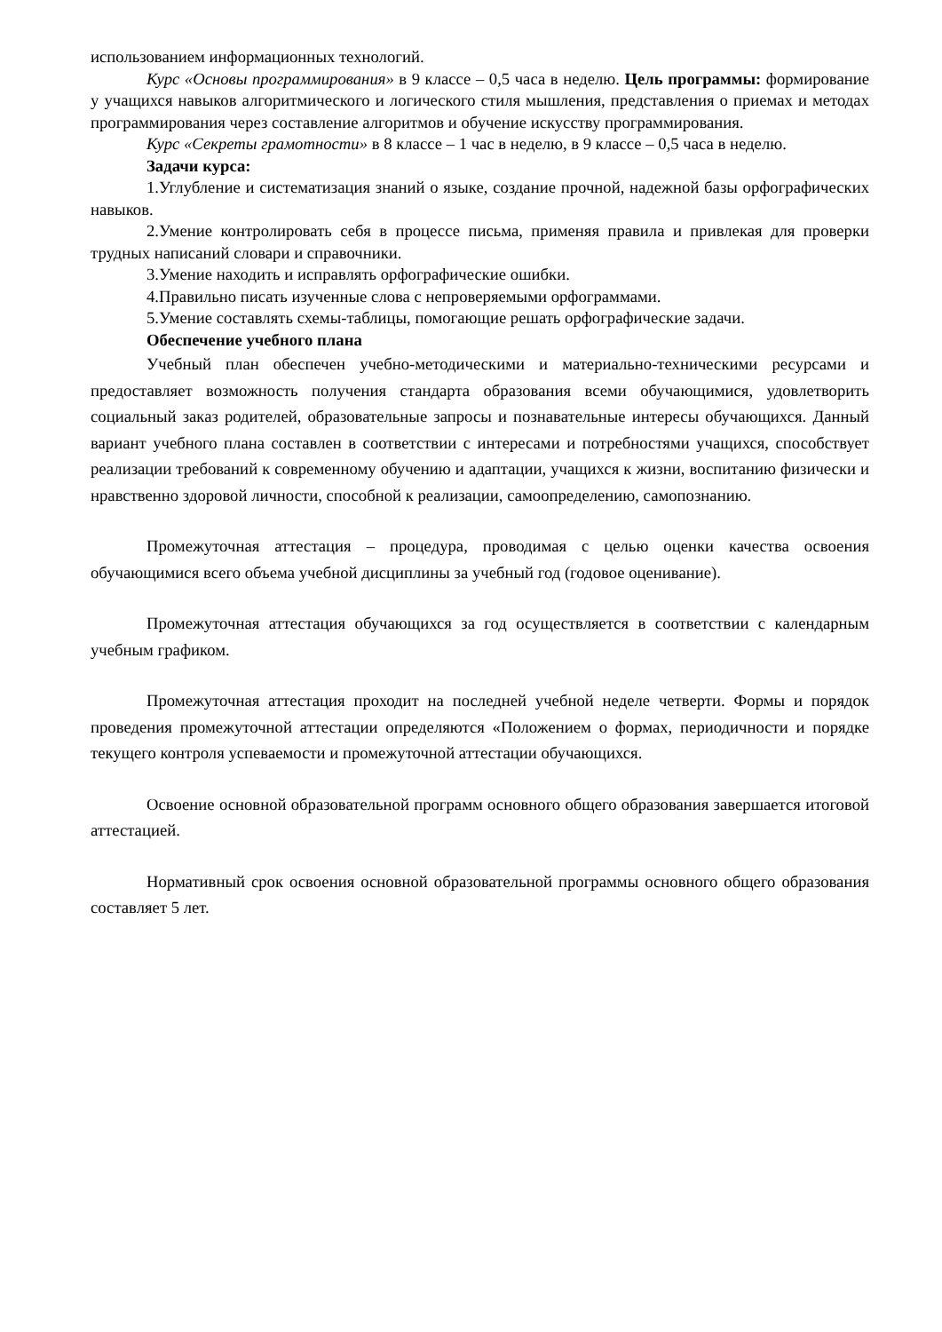использованием информационных технологий.
Курс «Основы программирования» в 9 классе – 0,5 часа в неделю. Цель программы: формирование у учащихся навыков алгоритмического и логического стиля мышления, представления о приемах и методах программирования через составление алгоритмов и обучение искусству программирования.
Курс «Секреты грамотности» в 8 классе – 1 час в неделю, в 9 классе – 0,5 часа в неделю.
Задачи курса:
1.Углубление и систематизация знаний о языке, создание прочной, надежной базы орфографических навыков.
2.Умение контролировать себя в процессе письма, применяя правила и привлекая для проверки трудных написаний словари и справочники.
3.Умение находить и исправлять орфографические ошибки.
4.Правильно писать изученные слова с непроверяемыми орфограммами.
5.Умение составлять схемы-таблицы, помогающие решать орфографические задачи.
Обеспечение учебного плана
Учебный план обеспечен учебно-методическими и материально-техническими ресурсами и предоставляет возможность получения стандарта образования всеми обучающимися, удовлетворить социальный заказ родителей, образовательные запросы и познавательные интересы обучающихся. Данный вариант учебного плана составлен в соответствии с интересами и потребностями учащихся, способствует реализации требований к современному обучению и адаптации, учащихся к жизни, воспитанию физически и нравственно здоровой личности, способной к реализации, самоопределению, самопознанию.
Промежуточная аттестация – процедура, проводимая с целью оценки качества освоения обучающимися всего объема учебной дисциплины за учебный год (годовое оценивание).
Промежуточная аттестация обучающихся за год осуществляется в соответствии с календарным учебным графиком.
Промежуточная аттестация проходит на последней учебной неделе четверти. Формы и порядок проведения промежуточной аттестации определяются «Положением о формах, периодичности и порядке текущего контроля успеваемости и промежуточной аттестации обучающихся.
Освоение основной образовательной программ основного общего образования завершается итоговой аттестацией.
Нормативный срок освоения основной образовательной программы основного общего образования составляет 5 лет.